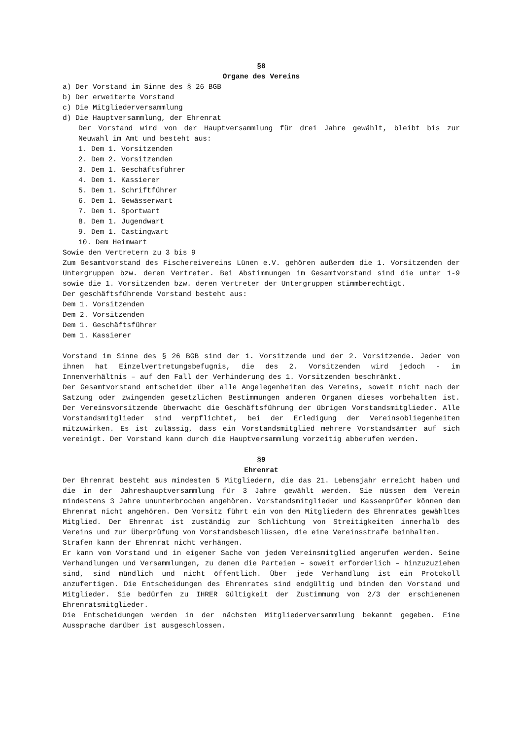§8
Organe des Vereins
a) Der Vorstand im Sinne des § 26 BGB
b) Der erweiterte Vorstand
c) Die Mitgliederversammlung
d) Die Hauptversammlung, der Ehrenrat
Der Vorstand wird von der Hauptversammlung für drei Jahre gewählt, bleibt bis zur Neuwahl im Amt und besteht aus:
1. Dem 1. Vorsitzenden
2. Dem 2. Vorsitzenden
3. Dem 1. Geschäftsführer
4. Dem 1. Kassierer
5. Dem 1. Schriftführer
6. Dem 1. Gewässerwart
7. Dem 1. Sportwart
8. Dem 1. Jugendwart
9. Dem 1. Castingwart
10. Dem Heimwart
Sowie den Vertretern zu 3 bis 9
Zum Gesamtvorstand des Fischereivereins Lünen e.V. gehören außerdem die 1. Vorsitzenden der Untergruppen bzw. deren Vertreter. Bei Abstimmungen im Gesamtvorstand sind die unter 1-9 sowie die 1. Vorsitzenden bzw. deren Vertreter der Untergruppen stimmberechtigt.
Der geschäftsführende Vorstand besteht aus:
Dem 1. Vorsitzenden
Dem 2. Vorsitzenden
Dem 1. Geschäftsführer
Dem 1. Kassierer
Vorstand im Sinne des § 26 BGB sind der 1. Vorsitzende und der 2. Vorsitzende. Jeder von ihnen hat Einzelvertretungsbefugnis, die des 2. Vorsitzenden wird jedoch - im Innenverhältnis – auf den Fall der Verhinderung des 1. Vorsitzenden beschränkt.
Der Gesamtvorstand entscheidet über alle Angelegenheiten des Vereins, soweit nicht nach der Satzung oder zwingenden gesetzlichen Bestimmungen anderen Organen dieses vorbehalten ist. Der Vereinsvorsitzende überwacht die Geschäftsführung der übrigen Vorstandsmitglieder. Alle Vorstandsmitglieder sind verpflichtet, bei der Erledigung der Vereinsobliegenheiten mitzuwirken. Es ist zulässig, dass ein Vorstandsmitglied mehrere Vorstandsämter auf sich vereinigt. Der Vorstand kann durch die Hauptversammlung vorzeitig abberufen werden.
§9
Ehrenrat
Der Ehrenrat besteht aus mindesten 5 Mitgliedern, die das 21. Lebensjahr erreicht haben und die in der Jahreshauptversammlung für 3 Jahre gewählt werden. Sie müssen dem Verein mindestens 3 Jahre ununterbrochen angehören. Vorstandsmitglieder und Kassenprüfer können dem Ehrenrat nicht angehören. Den Vorsitz führt ein von den Mitgliedern des Ehrenrates gewähltes Mitglied. Der Ehrenrat ist zuständig zur Schlichtung von Streitigkeiten innerhalb des Vereins und zur Überprüfung von Vorstandsbeschlüssen, die eine Vereinsstrafe beinhalten.
Strafen kann der Ehrenrat nicht verhängen.
Er kann vom Vorstand und in eigener Sache von jedem Vereinsmitglied angerufen werden. Seine Verhandlungen und Versammlungen, zu denen die Parteien – soweit erforderlich – hinzuzuziehen sind, sind mündlich und nicht öffentlich. Über jede Verhandlung ist ein Protokoll anzufertigen. Die Entscheidungen des Ehrenrates sind endgültig und binden den Vorstand und Mitglieder. Sie bedürfen zu IHRER Gültigkeit der Zustimmung von 2/3 der erschienenen Ehrenratsmitglieder.
Die Entscheidungen werden in der nächsten Mitgliederversammlung bekannt gegeben. Eine Aussprache darüber ist ausgeschlossen.